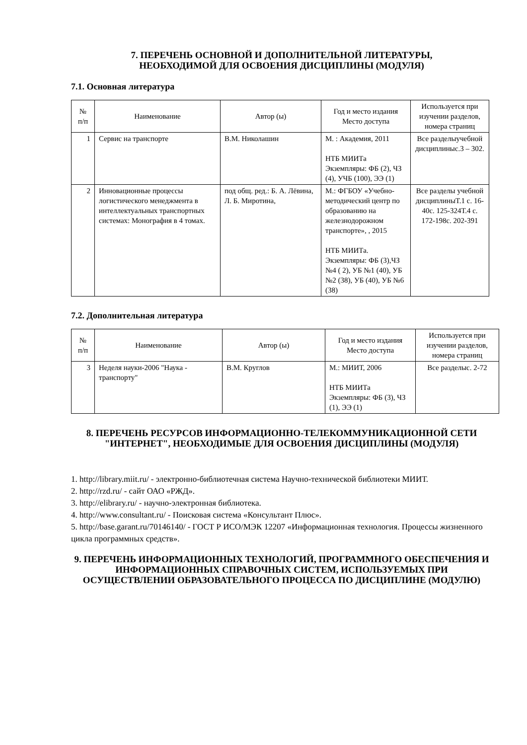7. ПЕРЕЧЕНЬ ОСНОВНОЙ И ДОПОЛНИТЕЛЬНОЙ ЛИТЕРАТУРЫ,
НЕОБХОДИМОЙ ДЛЯ ОСВОЕНИЯ ДИСЦИПЛИНЫ (МОДУЛЯ)
7.1. Основная литература
| № п/п | Наименование | Автор (ы) | Год и место издания Место доступа | Используется при изучении разделов, номера страниц |
| --- | --- | --- | --- | --- |
| 1 | Сервис на транспорте | В.М. Николашин | М. : Академия, 2011 НТБ МИИТа Экземпляры: ФБ (2), ЧЗ (4), УЧБ (100), ЭЭ (1) | Все разделыучебной дисциплиныс.3 – 302. |
| 2 | Инновационные процессы логистического менеджмента в интеллектуальных транспортных системах: Монография в 4 томах. | под общ. ред.: Б. А. Лёвина, Л. Б. Миротина, | М.: ФГБОУ «Учебно-методический центр по образованию на железнодорожном транспорте», , 2015 НТБ МИИТа. Экземпляры: ФБ (3),ЧЗ №4 ( 2), УБ №1 (40), УБ №2 (38), УБ (40), УБ №6 (38) | Все разделы учебной дисциплиныТ.1 с. 16-40с. 125-324Т.4 с. 172-198с. 202-391 |
7.2. Дополнительная литература
| № п/п | Наименование | Автор (ы) | Год и место издания Место доступа | Используется при изучении разделов, номера страниц |
| --- | --- | --- | --- | --- |
| 3 | Неделя науки-2006 "Наука - транспорту" | В.М. Круглов | М.: МИИТ, 2006 НТБ МИИТа Экземпляры: ФБ (3), ЧЗ (1), ЭЭ (1) | Все разделыс. 2-72 |
8. ПЕРЕЧЕНЬ РЕСУРСОВ ИНФОРМАЦИОННО-ТЕЛЕКОММУНИКАЦИОННОЙ СЕТИ "ИНТЕРНЕТ", НЕОБХОДИМЫЕ ДЛЯ ОСВОЕНИЯ ДИСЦИПЛИНЫ (МОДУЛЯ)
1. http://library.miit.ru/ - электронно-библиотечная система Научно-технической библиотеки МИИТ.
2. http://rzd.ru/ - сайт ОАО «РЖД».
3. http://elibrary.ru/ - научно-электронная библиотека.
4. http://www.consultant.ru/ - Поисковая система «Консультант Плюс».
5. http://base.garant.ru/70146140/ - ГОСТ Р ИСО/МЭК 12207 «Информационная технология. Процессы жизненного цикла программных средств».
9. ПЕРЕЧЕНЬ ИНФОРМАЦИОННЫХ ТЕХНОЛОГИЙ, ПРОГРАММНОГО ОБЕСПЕЧЕНИЯ И ИНФОРМАЦИОННЫХ СПРАВОЧНЫХ СИСТЕМ, ИСПОЛЬЗУЕМЫХ ПРИ ОСУЩЕСТВЛЕНИИ ОБРАЗОВАТЕЛЬНОГО ПРОЦЕССА ПО ДИСЦИПЛИНЕ (МОДУЛЮ)